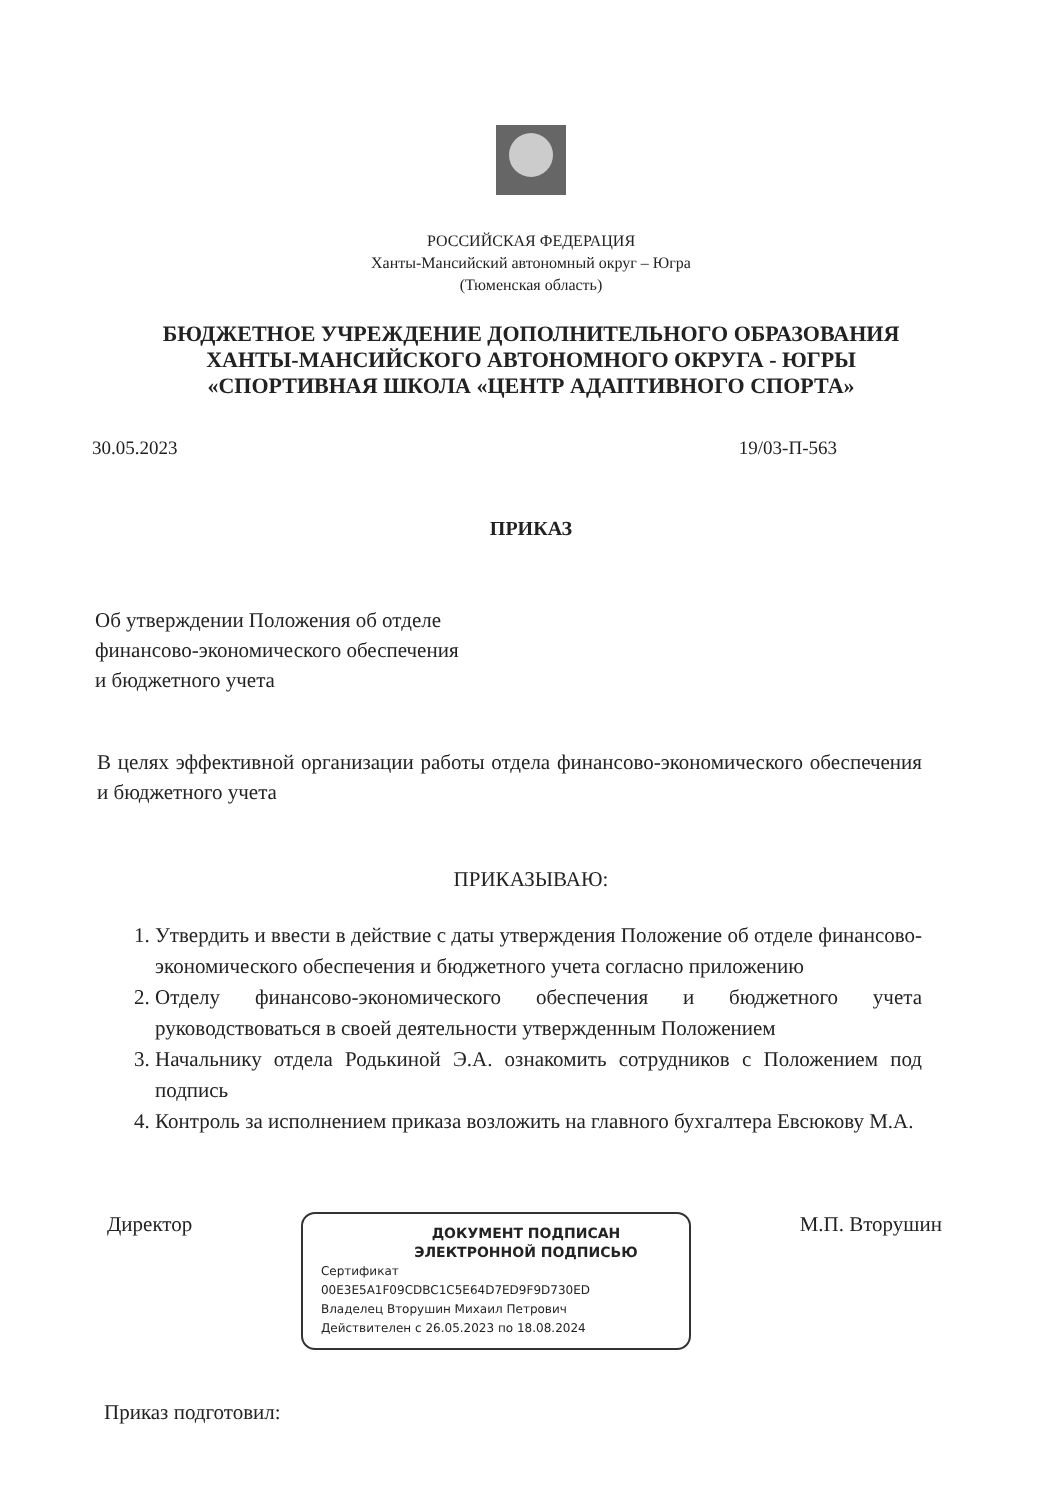РОССИЙСКАЯ ФЕДЕРАЦИЯ
Ханты-Мансийский автономный округ – Югра
(Тюменская область)
БЮДЖЕТНОЕ УЧРЕЖДЕНИЕ ДОПОЛНИТЕЛЬНОГО ОБРАЗОВАНИЯ
ХАНТЫ-МАНСИЙСКОГО АВТОНОМНОГО ОКРУГА - ЮГРЫ
«СПОРТИВНАЯ ШКОЛА «ЦЕНТР АДАПТИВНОГО СПОРТА»
30.05.2023 19/03-П-563
ПРИКАЗ
Об утверждении Положения об отделе
финансово-экономического обеспечения
и бюджетного учета
В целях эффективной организации работы отдела финансово-экономического обеспечения и бюджетного учета
ПРИКАЗЫВАЮ:
1. Утвердить и ввести в действие с даты утверждения Положение об отделе финансово-экономического обеспечения и бюджетного учета согласно приложению
2. Отделу финансово-экономического обеспечения и бюджетного учета руководствоваться в своей деятельности утвержденным Положением
3. Начальнику отдела Родькиной Э.А. ознакомить сотрудников с Положением под подпись
4. Контроль за исполнением приказа возложить на главного бухгалтера Евсюкову М.А.
Директор
ДОКУМЕНТ ПОДПИСАН
ЭЛЕКТРОННОЙ ПОДПИСЬЮ
Сертификат
00E3E5A1F09CDBC1C5E64D7ED9F9D730ED
Владелец Вторушин Михаил Петрович
Действителен с 26.05.2023 по 18.08.2024
М.П. Вторушин
Приказ подготовил: